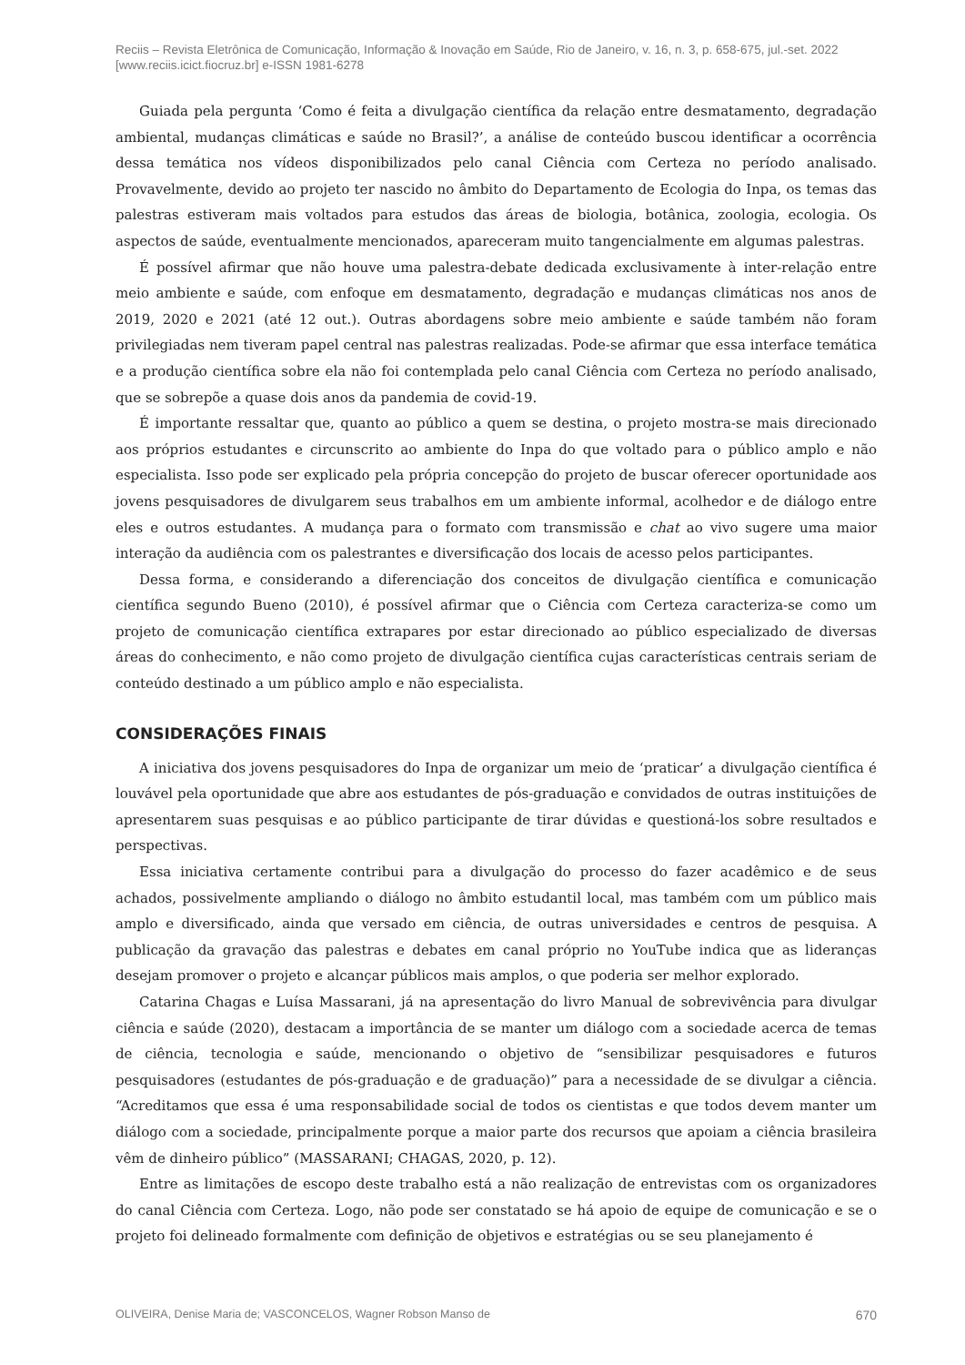Reciis – Revista Eletrônica de Comunicação, Informação & Inovação em Saúde, Rio de Janeiro, v. 16, n. 3, p. 658-675, jul.-set. 2022
[www.reciis.icict.fiocruz.br] e-ISSN 1981-6278
Guiada pela pergunta ‘Como é feita a divulgação científica da relação entre desmatamento, degradação ambiental, mudanças climáticas e saúde no Brasil?’, a análise de conteúdo buscou identificar a ocorrência dessa temática nos vídeos disponibilizados pelo canal Ciência com Certeza no período analisado. Provavelmente, devido ao projeto ter nascido no âmbito do Departamento de Ecologia do Inpa, os temas das palestras estiveram mais voltados para estudos das áreas de biologia, botânica, zoologia, ecologia. Os aspectos de saúde, eventualmente mencionados, apareceram muito tangencialmente em algumas palestras.
É possível afirmar que não houve uma palestra-debate dedicada exclusivamente à inter-relação entre meio ambiente e saúde, com enfoque em desmatamento, degradação e mudanças climáticas nos anos de 2019, 2020 e 2021 (até 12 out.). Outras abordagens sobre meio ambiente e saúde também não foram privilegiadas nem tiveram papel central nas palestras realizadas. Pode-se afirmar que essa interface temática e a produção científica sobre ela não foi contemplada pelo canal Ciência com Certeza no período analisado, que se sobrepõe a quase dois anos da pandemia de covid-19.
É importante ressaltar que, quanto ao público a quem se destina, o projeto mostra-se mais direcionado aos próprios estudantes e circunscrito ao ambiente do Inpa do que voltado para o público amplo e não especialista. Isso pode ser explicado pela própria concepção do projeto de buscar oferecer oportunidade aos jovens pesquisadores de divulgarem seus trabalhos em um ambiente informal, acolhedor e de diálogo entre eles e outros estudantes. A mudança para o formato com transmissão e chat ao vivo sugere uma maior interação da audiência com os palestrantes e diversificação dos locais de acesso pelos participantes.
Dessa forma, e considerando a diferenciação dos conceitos de divulgação científica e comunicação científica segundo Bueno (2010), é possível afirmar que o Ciência com Certeza caracteriza-se como um projeto de comunicação científica extrapares por estar direcionado ao público especializado de diversas áreas do conhecimento, e não como projeto de divulgação científica cujas características centrais seriam de conteúdo destinado a um público amplo e não especialista.
CONSIDERAÇÕES FINAIS
A iniciativa dos jovens pesquisadores do Inpa de organizar um meio de ‘praticar’ a divulgação científica é louvável pela oportunidade que abre aos estudantes de pós-graduação e convidados de outras instituições de apresentarem suas pesquisas e ao público participante de tirar dúvidas e questioná-los sobre resultados e perspectivas.
Essa iniciativa certamente contribui para a divulgação do processo do fazer acadêmico e de seus achados, possivelmente ampliando o diálogo no âmbito estudantil local, mas também com um público mais amplo e diversificado, ainda que versado em ciência, de outras universidades e centros de pesquisa. A publicação da gravação das palestras e debates em canal próprio no YouTube indica que as lideranças desejam promover o projeto e alcançar públicos mais amplos, o que poderia ser melhor explorado.
Catarina Chagas e Luísa Massarani, já na apresentação do livro Manual de sobrevivência para divulgar ciência e saúde (2020), destacam a importância de se manter um diálogo com a sociedade acerca de temas de ciência, tecnologia e saúde, mencionando o objetivo de “sensibilizar pesquisadores e futuros pesquisadores (estudantes de pós-graduação e de graduação)” para a necessidade de se divulgar a ciência. “Acreditamos que essa é uma responsabilidade social de todos os cientistas e que todos devem manter um diálogo com a sociedade, principalmente porque a maior parte dos recursos que apoiam a ciência brasileira vêm de dinheiro público” (MASSARANI; CHAGAS, 2020, p. 12).
Entre as limitações de escopo deste trabalho está a não realização de entrevistas com os organizadores do canal Ciência com Certeza. Logo, não pode ser constatado se há apoio de equipe de comunicação e se o projeto foi delineado formalmente com definição de objetivos e estratégias ou se seu planejamento é
OLIVEIRA, Denise Maria de; VASCONCELOS, Wagner Robson Manso de 670